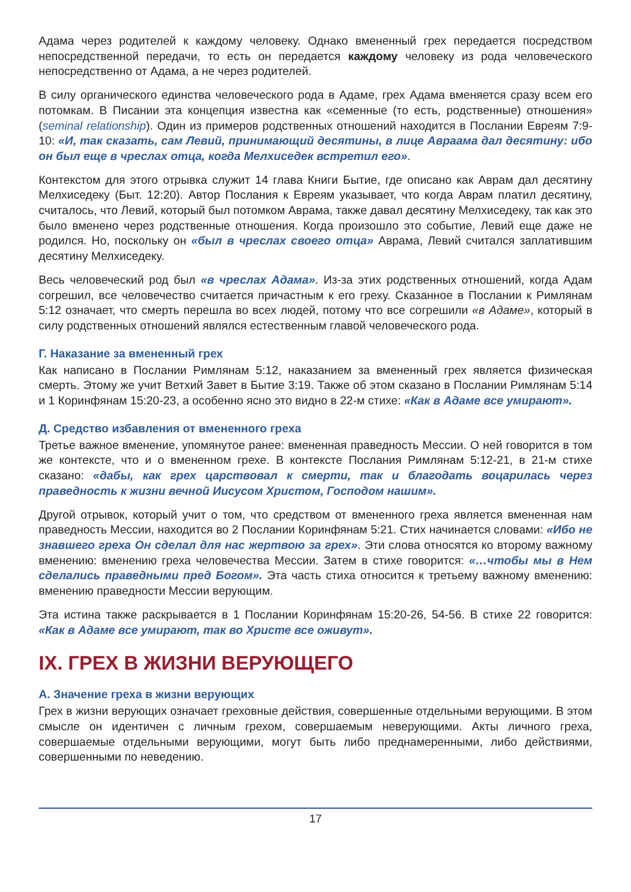Адама через родителей к каждому человеку. Однако вмененный грех передается посредством непосредственной передачи, то есть он передается каждому человеку из рода человеческого непосредственно от Адама, а не через родителей.
В силу органического единства человеческого рода в Адаме, грех Адама вменяется сразу всем его потомкам. В Писании эта концепция известна как «семенные (то есть, родственные) отношения» (seminal relationship). Один из примеров родственных отношений находится в Послании Евреям 7:9-10: «И, так сказать, сам Левий, принимающий десятины, в лице Авраама дал десятину: ибо он был еще в чреслах отца, когда Мелхиседек встретил его».
Контекстом для этого отрывка служит 14 глава Книги Бытие, где описано как Аврам дал десятину Мелхиседеку (Быт. 12:20). Автор Послания к Евреям указывает, что когда Аврам платил десятину, считалось, что Левий, который был потомком Аврама, также давал десятину Мелхиседеку, так как это было вменено через родственные отношения. Когда произошло это событие, Левий еще даже не родился. Но, поскольку он «был в чреслах своего отца» Аврама, Левий считался заплатившим десятину Мелхиседеку.
Весь человеческий род был «в чреслах Адама». Из-за этих родственных отношений, когда Адам согрешил, все человечество считается причастным к его греху. Сказанное в Послании к Римлянам 5:12 означает, что смерть перешла во всех людей, потому что все согрешили «в Адаме», который в силу родственных отношений являлся естественным главой человеческого рода.
Г. Наказание за вмененный грех
Как написано в Послании Римлянам 5:12, наказанием за вмененный грех является физическая смерть. Этому же учит Ветхий Завет в Бытие 3:19. Также об этом сказано в Послании Римлянам 5:14 и 1 Коринфянам 15:20-23, а особенно ясно это видно в 22-м стихе: «Как в Адаме все умирают».
Д. Средство избавления от вмененного греха
Третье важное вменение, упомянутое ранее: вмененная праведность Мессии. О ней говорится в том же контексте, что и о вмененном грехе. В контексте Послания Римлянам 5:12-21, в 21-м стихе сказано: «дабы, как грех царствовал к смерти, так и благодать воцарилась через праведность к жизни вечной Иисусом Христом, Господом нашим».
Другой отрывок, который учит о том, что средством от вмененного греха является вмененная нам праведность Мессии, находится во 2 Послании Коринфянам 5:21. Стих начинается словами: «Ибо не знавшего греха Он сделал для нас жертвою за грех». Эти слова относятся ко второму важному вменению: вменению греха человечества Мессии. Затем в стихе говорится: «…чтобы мы в Нем сделались праведными пред Богом». Эта часть стиха относится к третьему важному вменению: вменению праведности Мессии верующим.
Эта истина также раскрывается в 1 Послании Коринфянам 15:20-26, 54-56. В стихе 22 говорится: «Как в Адаме все умирают, так во Христе все оживут».
IX. ГРЕХ В ЖИЗНИ ВЕРУЮЩЕГО
А. Значение греха в жизни верующих
Грех в жизни верующих означает греховные действия, совершенные отдельными верующими. В этом смысле он идентичен с личным грехом, совершаемым неверующими. Акты личного греха, совершаемые отдельными верующими, могут быть либо преднамеренными, либо действиями, совершенными по неведению.
17